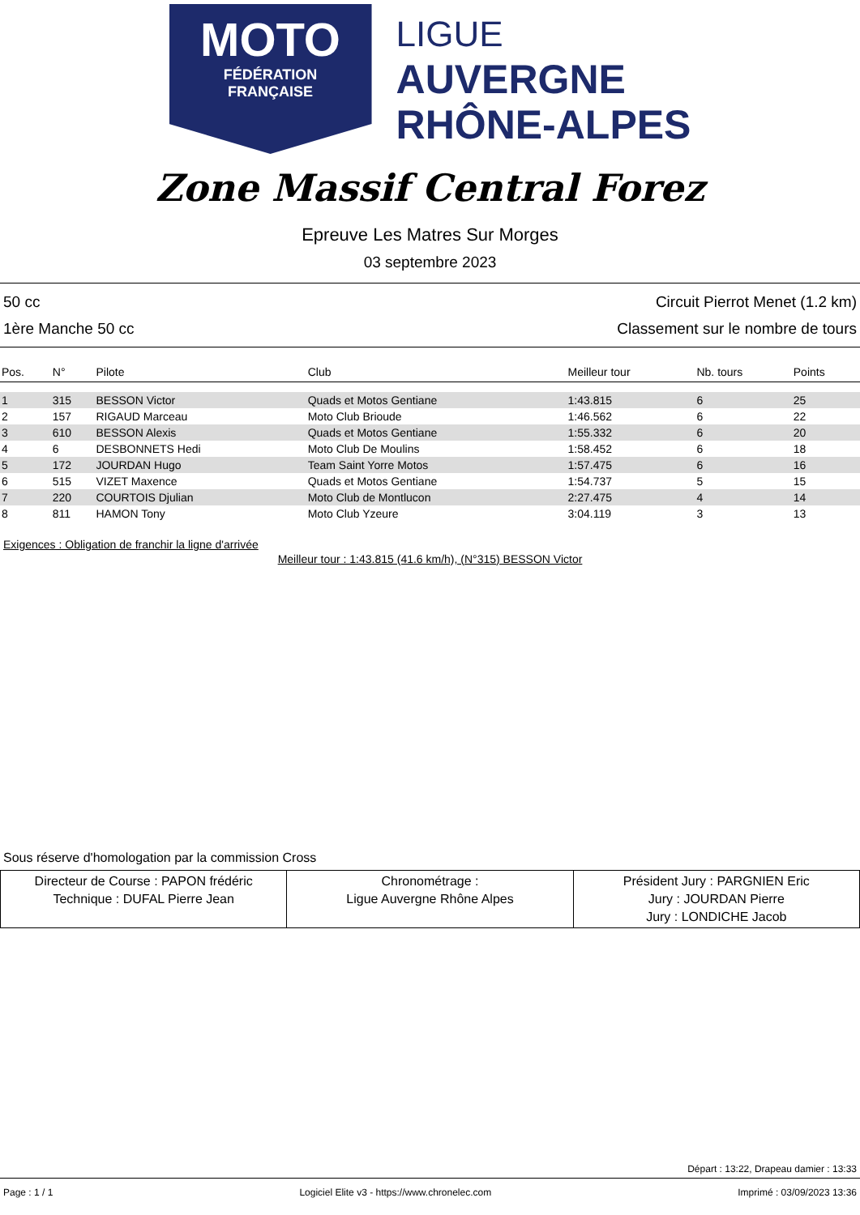MOTO
FÉDÉRATION
FRANÇAISE
LIGUE
AUVERGNE
RHÔNE-ALPES
Zone Massif Central Forez
Epreuve Les Matres Sur Morges
03 septembre 2023
50 cc Circuit Pierrot Menet (1.2 km)
1ère Manche 50 cc Classement sur le nombre de tours
| Pos. | N° | Pilote | Club | Meilleur tour | Nb. tours | Points |
| --- | --- | --- | --- | --- | --- | --- |
| 1 | 315 | BESSON Victor | Quads et Motos Gentiane | 1:43.815 | 6 | 25 |
| 2 | 157 | RIGAUD Marceau | Moto Club Brioude | 1:46.562 | 6 | 22 |
| 3 | 610 | BESSON Alexis | Quads et Motos Gentiane | 1:55.332 | 6 | 20 |
| 4 | 6 | DESBONNETS Hedi | Moto Club De Moulins | 1:58.452 | 6 | 18 |
| 5 | 172 | JOURDAN Hugo | Team Saint Yorre Motos | 1:57.475 | 6 | 16 |
| 6 | 515 | VIZET Maxence | Quads et Motos Gentiane | 1:54.737 | 5 | 15 |
| 7 | 220 | COURTOIS Djulian | Moto Club de Montlucon | 2:27.475 | 4 | 14 |
| 8 | 811 | HAMON Tony | Moto Club Yzeure | 3:04.119 | 3 | 13 |
Exigences : Obligation de franchir la ligne d'arrivée
Meilleur tour : 1:43.815 (41.6 km/h), (N°315) BESSON Victor
Sous réserve d'homologation par la commission Cross
| Directeur de Course : PAPON frédéric Technique : DUFAL Pierre Jean | Chronométrage : Ligue Auvergne Rhône Alpes | Président Jury : PARGNIEN Eric Jury : JOURDAN Pierre Jury : LONDICHE Jacob |
Départ : 13:22, Drapeau damier : 13:33
Page : 1 / 1 Logiciel Elite v3 - https://www.chronelec.com Imprimé : 03/09/2023 13:36